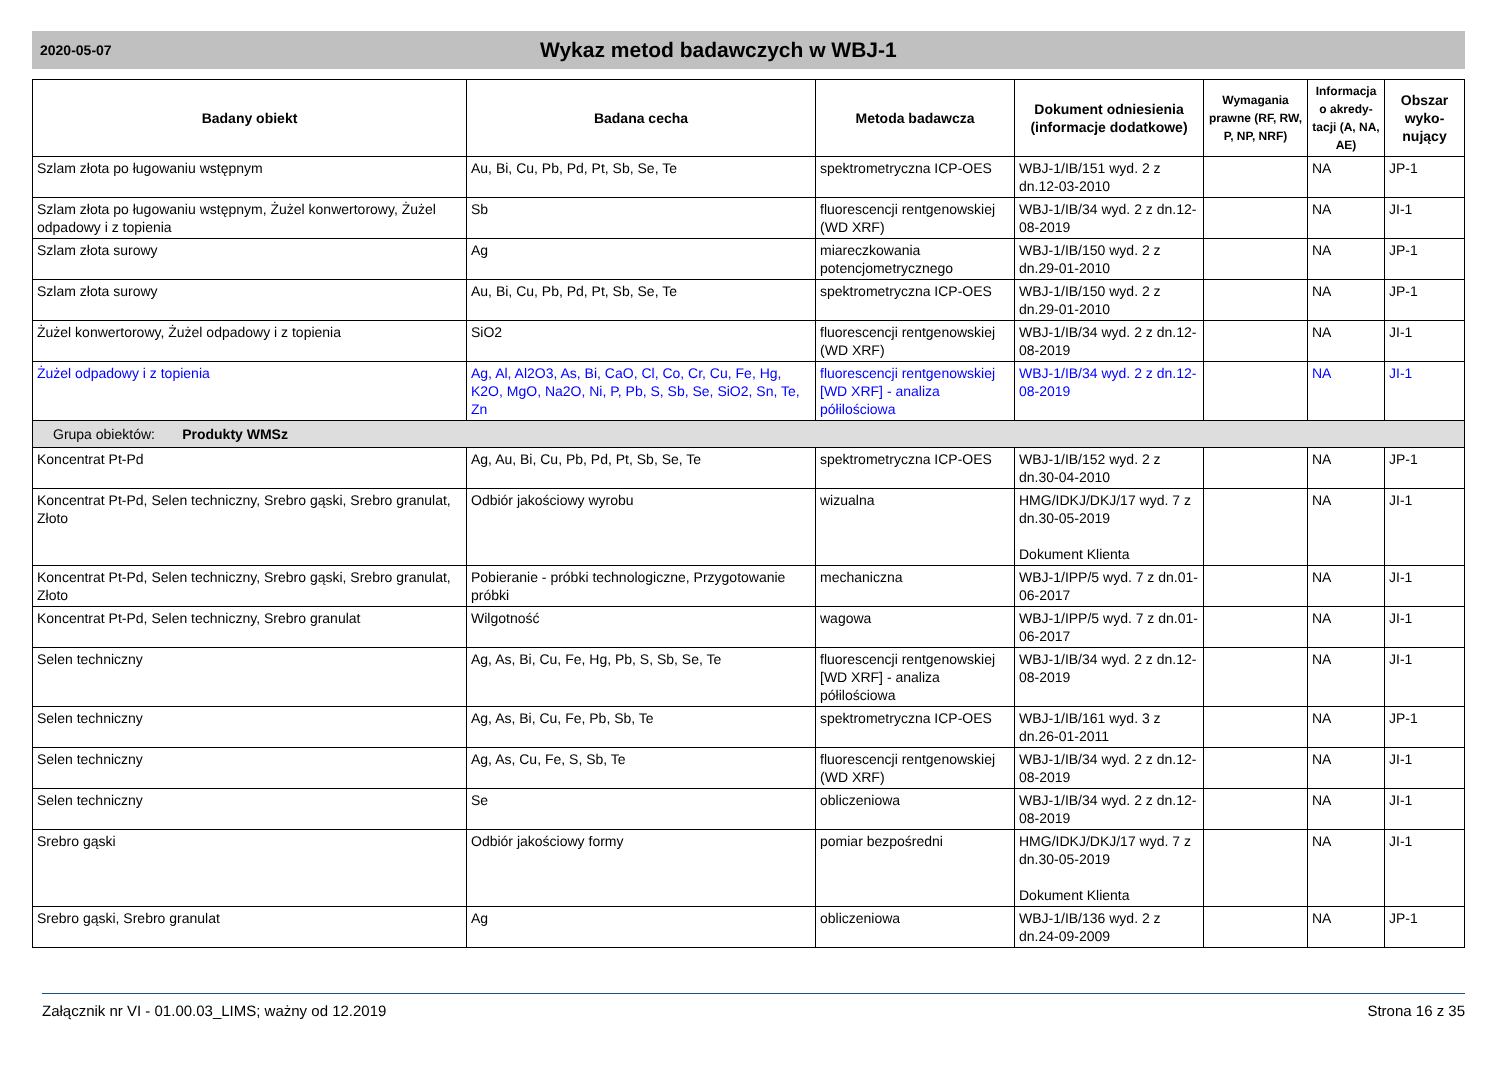2020-05-07
Wykaz metod badawczych w WBJ-1
| Badany obiekt | Badana cecha | Metoda badawcza | Dokument odniesienia (informacje dodatkowe) | Wymagania prawne (RF, RW, P, NP, NRF) | Informacja o akredy-tacji (A, NA, AE) | Obszar wyko-nujący |
| --- | --- | --- | --- | --- | --- | --- |
| Szlam złota po ługowaniu wstępnym | Au, Bi, Cu, Pb, Pd, Pt, Sb, Se, Te | spektrometryczna ICP-OES | WBJ-1/IB/151 wyd. 2 z dn.12-03-2010 | | NA | JP-1 |
| Szlam złota po ługowaniu wstępnym, Żużel konwertorowy, Żużel odpadowy i z topienia | Sb | fluorescencji rentgenowskiej (WD XRF) | WBJ-1/IB/34 wyd. 2 z dn.12-08-2019 | | NA | JI-1 |
| Szlam złota surowy | Ag | miareczkowania potencjometrycznego | WBJ-1/IB/150 wyd. 2 z dn.29-01-2010 | | NA | JP-1 |
| Szlam złota surowy | Au, Bi, Cu, Pb, Pd, Pt, Sb, Se, Te | spektrometryczna ICP-OES | WBJ-1/IB/150 wyd. 2 z dn.29-01-2010 | | NA | JP-1 |
| Żużel konwertorowy, Żużel odpadowy i z topienia | SiO2 | fluorescencji rentgenowskiej (WD XRF) | WBJ-1/IB/34 wyd. 2 z dn.12-08-2019 | | NA | JI-1 |
| Żużel odpadowy i z topienia | Ag, Al, Al2O3, As, Bi, CaO, Cl, Co, Cr, Cu, Fe, Hg, K2O, MgO, Na2O, Ni, P, Pb, S, Sb, Se, SiO2, Sn, Te, Zn | fluorescencji rentgenowskiej [WD XRF] - analiza półilościowa | WBJ-1/IB/34 wyd. 2 z dn.12-08-2019 | | NA | JI-1 |
| Grupa obiektów: Produkty WMSz | | | | | | |
| Koncentrat Pt-Pd | Ag, Au, Bi, Cu, Pb, Pd, Pt, Sb, Se, Te | spektrometryczna ICP-OES | WBJ-1/IB/152 wyd. 2 z dn.30-04-2010 | | NA | JP-1 |
| Koncentrat Pt-Pd, Selen techniczny, Srebro gąski, Srebro granulat, Złoto | Odbiór jakościowy wyrobu | wizualna | HMG/IDKJ/DKJ/17 wyd. 7 z dn.30-05-2019 Dokument Klienta | | NA | JI-1 |
| Koncentrat Pt-Pd, Selen techniczny, Srebro gąski, Srebro granulat, Złoto | Pobieranie - próbki technologiczne, Przygotowanie próbki | mechaniczna | WBJ-1/IPP/5 wyd. 7 z dn.01-06-2017 | | NA | JI-1 |
| Koncentrat Pt-Pd, Selen techniczny, Srebro granulat | Wilgotność | wagowa | WBJ-1/IPP/5 wyd. 7 z dn.01-06-2017 | | NA | JI-1 |
| Selen techniczny | Ag, As, Bi, Cu, Fe, Hg, Pb, S, Sb, Se, Te | fluorescencji rentgenowskiej [WD XRF] - analiza półilościowa | WBJ-1/IB/34 wyd. 2 z dn.12-08-2019 | | NA | JI-1 |
| Selen techniczny | Ag, As, Bi, Cu, Fe, Pb, Sb, Te | spektrometryczna ICP-OES | WBJ-1/IB/161 wyd. 3 z dn.26-01-2011 | | NA | JP-1 |
| Selen techniczny | Ag, As, Cu, Fe, S, Sb, Te | fluorescencji rentgenowskiej (WD XRF) | WBJ-1/IB/34 wyd. 2 z dn.12-08-2019 | | NA | JI-1 |
| Selen techniczny | Se | obliczeniowa | WBJ-1/IB/34 wyd. 2 z dn.12-08-2019 | | NA | JI-1 |
| Srebro gąski | Odbiór jakościowy formy | pomiar bezpośredni | HMG/IDKJ/DKJ/17 wyd. 7 z dn.30-05-2019 Dokument Klienta | | NA | JI-1 |
| Srebro gąski, Srebro granulat | Ag | obliczeniowa | WBJ-1/IB/136 wyd. 2 z dn.24-09-2009 | | NA | JP-1 |
Załącznik nr VI - 01.00.03_LIMS; ważny od 12.2019 Strona 16 z 35